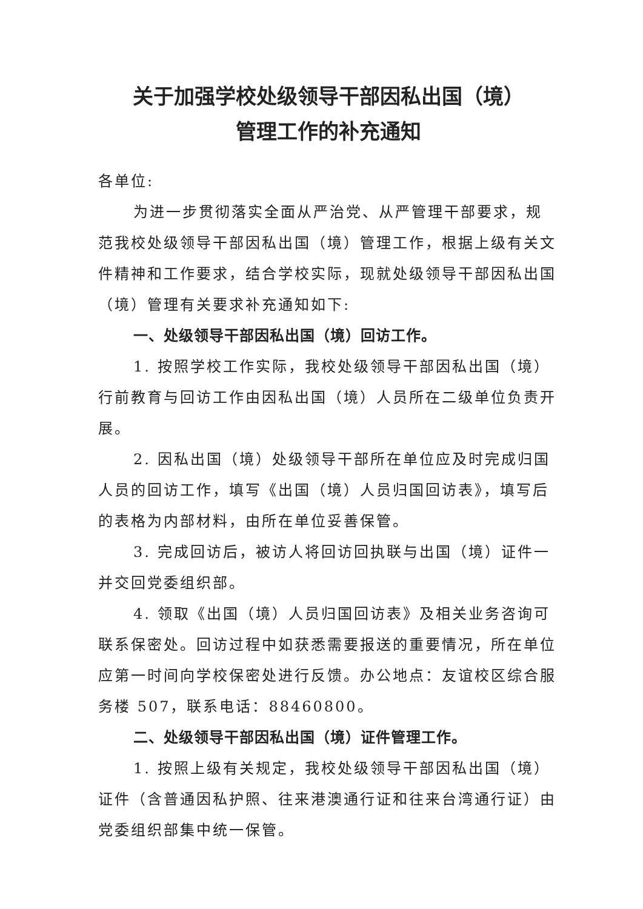关于加强学校处级领导干部因私出国（境）
管理工作的补充通知
各单位:
为进一步贯彻落实全面从严治党、从严管理干部要求，规范我校处级领导干部因私出国（境）管理工作，根据上级有关文件精神和工作要求，结合学校实际，现就处级领导干部因私出国（境）管理有关要求补充通知如下:
一、处级领导干部因私出国（境）回访工作。
1. 按照学校工作实际，我校处级领导干部因私出国（境）行前教育与回访工作由因私出国（境）人员所在二级单位负责开展。
2. 因私出国（境）处级领导干部所在单位应及时完成归国人员的回访工作，填写《出国（境）人员归国回访表》，填写后的表格为内部材料，由所在单位妥善保管。
3. 完成回访后，被访人将回访回执联与出国（境）证件一并交回党委组织部。
4. 领取《出国（境）人员归国回访表》及相关业务咨询可联系保密处。回访过程中如获悉需要报送的重要情况，所在单位应第一时间向学校保密处进行反馈。办公地点：友谊校区综合服务楼 507，联系电话：88460800。
二、处级领导干部因私出国（境）证件管理工作。
1. 按照上级有关规定，我校处级领导干部因私出国（境）证件（含普通因私护照、往来港澳通行证和往来台湾通行证）由党委组织部集中统一保管。